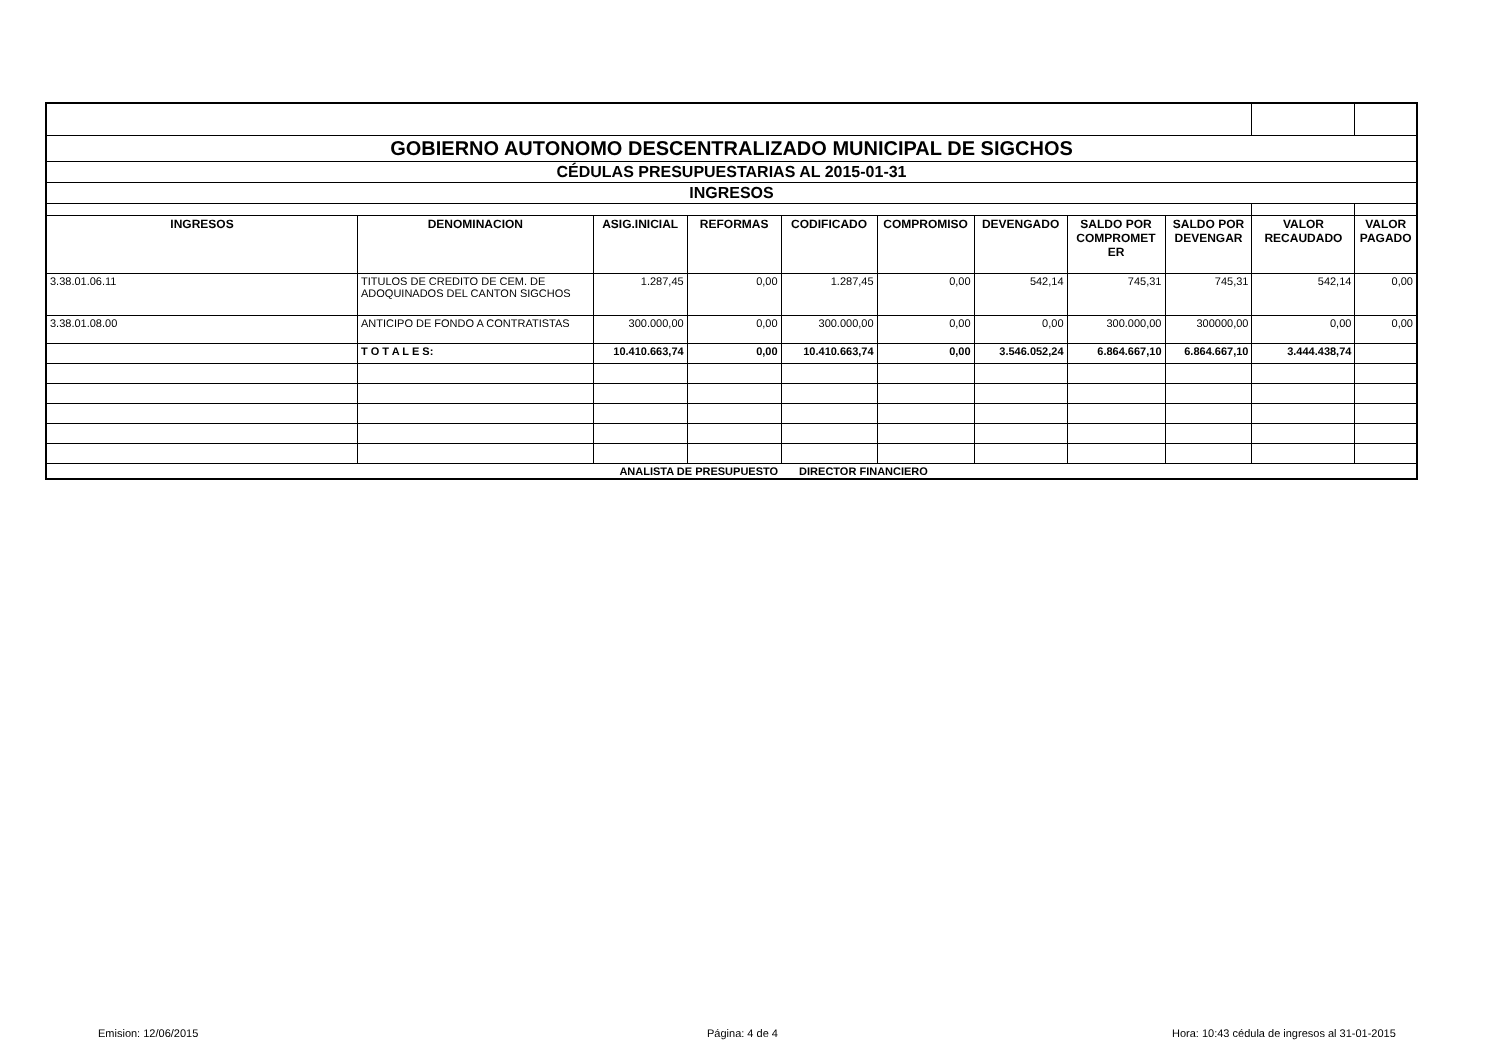| GOBIERNO AUTONOMO DESCENTRALIZADO MUNICIPAL DE SIGCHOS | | | | | | | | | | |
| CÉDULAS PRESUPUESTARIAS AL 2015-01-31 | | | | | | | | | | |
| INGRESOS | | | | | | | | | | |
| INGRESOS | DENOMINACION | ASIG.INICIAL | REFORMAS | CODIFICADO | COMPROMISO | DEVENGADO | SALDO POR COMPROMET ER | SALDO POR DEVENGAR | VALOR RECAUDADO | VALOR PAGADO |
| 3.38.01.06.11 | TITULOS DE CREDITO DE CEM. DE ADOQUINADOS DEL CANTON SIGCHOS | 1.287,45 | 0,00 | 1.287,45 | 0,00 | 542,14 | 745,31 | 745,31 | 542,14 | 0,00 |
| 3.38.01.08.00 | ANTICIPO DE FONDO A CONTRATISTAS | 300.000,00 | 0,00 | 300.000,00 | 0,00 | 0,00 | 300.000,00 | 300000,00 | 0,00 | 0,00 |
| | T O T A L E S: | 10.410.663,74 | 0,00 | 10.410.663,74 | 0,00 | 3.546.052,24 | 6.864.667,10 | 6.864.667,10 | 3.444.438,74 | |
| | | ANALISTA DE PRESUPUESTO | | DIRECTOR FINANCIERO | | | | | | |
Emision: 12/06/2015 Página: 4 de 4
Hora: 10:43 cédula de ingresos al 31-01-2015